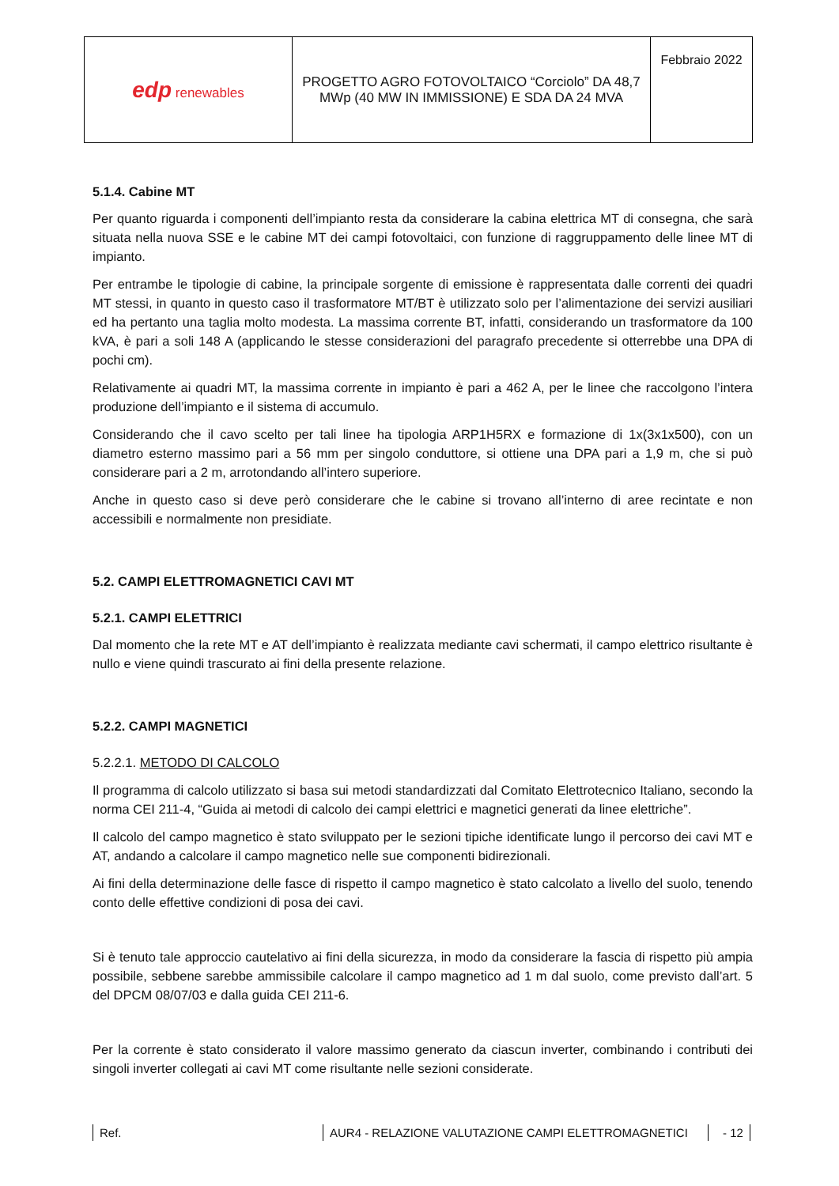| edp renewables | PROGETTO AGRO FOTOVOLTAICO “Corciolo” DA 48,7 MWp (40 MW IN IMMISSIONE) E SDA DA 24 MVA | Febbraio 2022 |
5.1.4. Cabine MT
Per quanto riguarda i componenti dell’impianto resta da considerare la cabina elettrica MT di consegna, che sarà situata nella nuova SSE e le cabine MT dei campi fotovoltaici, con funzione di raggruppamento delle linee MT di impianto.
Per entrambe le tipologie di cabine, la principale sorgente di emissione è rappresentata dalle correnti dei quadri MT stessi, in quanto in questo caso il trasformatore MT/BT è utilizzato solo per l’alimentazione dei servizi ausiliari ed ha pertanto una taglia molto modesta. La massima corrente BT, infatti, considerando un trasformatore da 100 kVA, è pari a soli 148 A (applicando le stesse considerazioni del paragrafo precedente si otterrebbe una DPA di pochi cm).
Relativamente ai quadri MT, la massima corrente in impianto è pari a 462 A, per le linee che raccolgono l’intera produzione dell’impianto e il sistema di accumulo.
Considerando che il cavo scelto per tali linee ha tipologia ARP1H5RX e formazione di 1x(3x1x500), con un diametro esterno massimo pari a 56 mm per singolo conduttore, si ottiene una DPA pari a 1,9 m, che si può considerare pari a 2 m, arrotondando all’intero superiore.
Anche in questo caso si deve però considerare che le cabine si trovano all’interno di aree recintate e non accessibili e normalmente non presidiate.
5.2. CAMPI ELETTROMAGNETICI CAVI MT
5.2.1. CAMPI ELETTRICI
Dal momento che la rete MT e AT dell’impianto è realizzata mediante cavi schermati, il campo elettrico risultante è nullo e viene quindi trascurato ai fini della presente relazione.
5.2.2. CAMPI MAGNETICI
5.2.2.1. METODO DI CALCOLO
Il programma di calcolo utilizzato si basa sui metodi standardizzati dal Comitato Elettrotecnico Italiano, secondo la norma CEI 211-4, “Guida ai metodi di calcolo dei campi elettrici e magnetici generati da linee elettriche”.
Il calcolo del campo magnetico è stato sviluppato per le sezioni tipiche identificate lungo il percorso dei cavi MT e AT, andando a calcolare il campo magnetico nelle sue componenti bidirezionali.
Ai fini della determinazione delle fasce di rispetto il campo magnetico è stato calcolato a livello del suolo, tenendo conto delle effettive condizioni di posa dei cavi.
Si è tenuto tale approccio cautelativo ai fini della sicurezza, in modo da considerare la fascia di rispetto più ampia possibile, sebbene sarebbe ammissibile calcolare il campo magnetico ad 1 m dal suolo, come previsto dall’art. 5 del DPCM 08/07/03 e dalla guida CEI 211-6.
Per la corrente è stato considerato il valore massimo generato da ciascun inverter, combinando i contributi dei singoli inverter collegati ai cavi MT come risultante nelle sezioni considerate.
Ref. AUR4 - RELAZIONE VALUTAZIONE CAMPI ELETTROMAGNETICI - 12